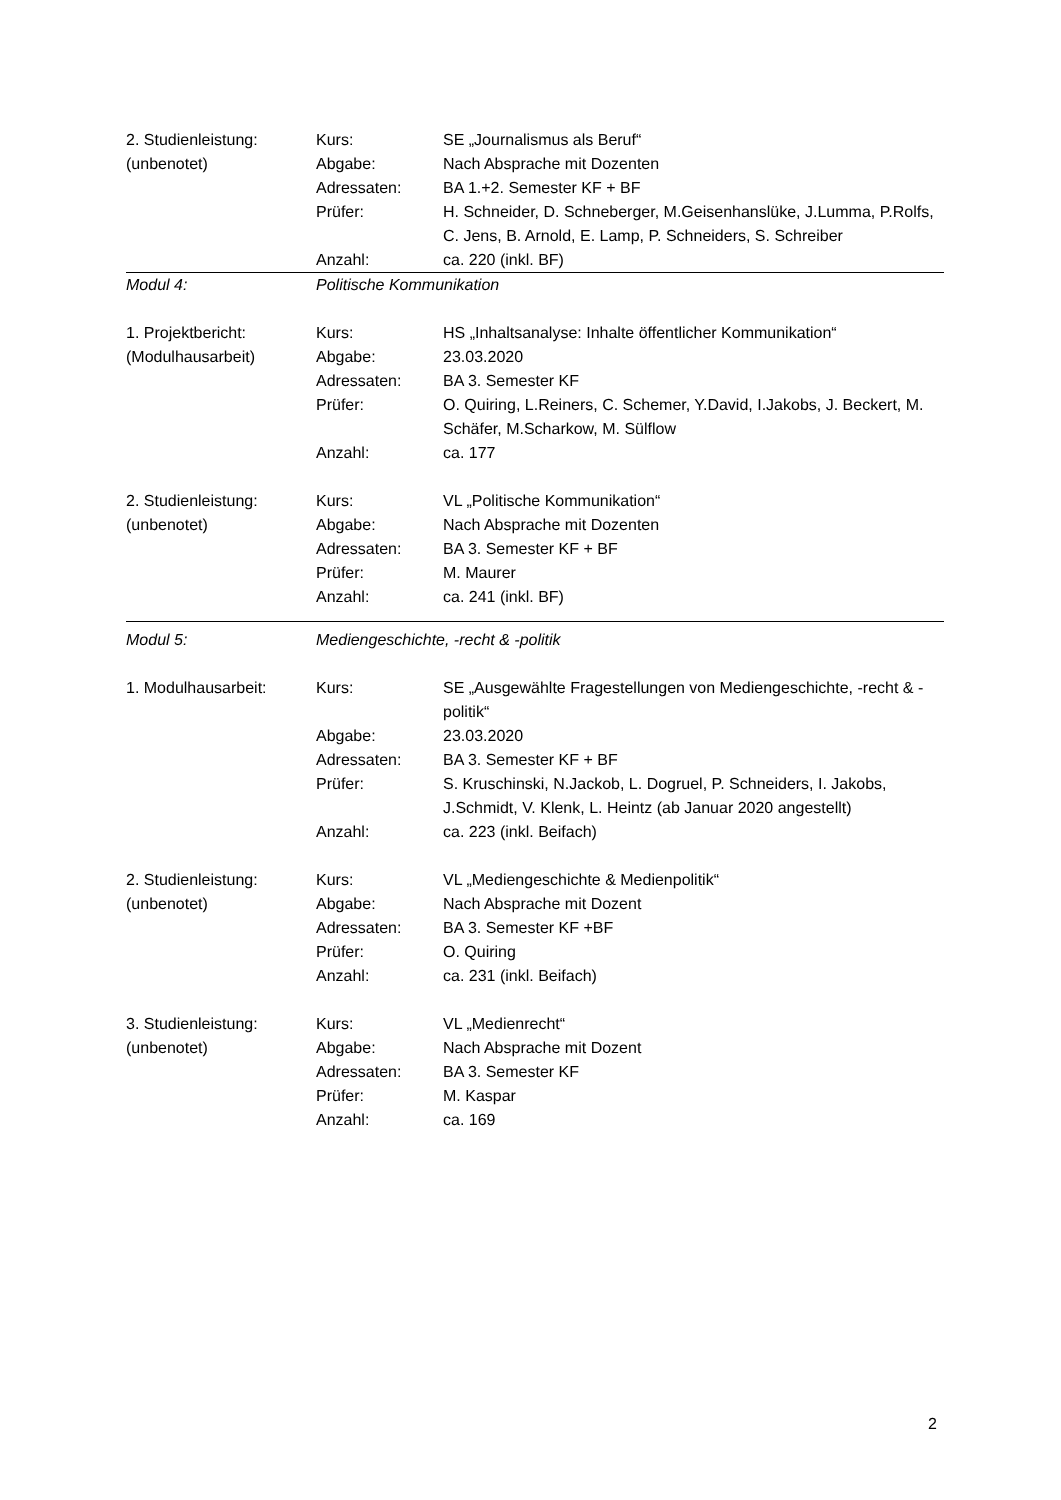| 2. Studienleistung: | Kurs: | SE „Journalismus als Beruf“ |
| (unbenotet) | Abgabe: | Nach Absprache mit Dozenten |
| | Adressaten: | BA 1.+2. Semester KF + BF |
| | Prüfer: | H. Schneider, D. Schneberger, M.Geisenhanslüke, J.Lumma, P.Rolfs, C. Jens, B. Arnold, E. Lamp, P. Schneiders, S. Schreiber |
| | Anzahl: | ca. 220 (inkl. BF) |
| Modul 4: | Politische Kommunikation | |
| 1. Projektbericht: | Kurs: | HS „Inhaltsanalyse: Inhalte öffentlicher Kommunikation“ |
| (Modulhausarbeit) | Abgabe: | 23.03.2020 |
| | Adressaten: | BA 3. Semester KF |
| | Prüfer: | O. Quiring, L.Reiners, C. Schemer, Y.David, I.Jakobs, J. Beckert, M. Schäfer, M.Scharkow, M. Sülflow |
| | Anzahl: | ca. 177 |
| 2. Studienleistung: | Kurs: | VL „Politische Kommunikation“ |
| (unbenotet) | Abgabe: | Nach Absprache mit Dozenten |
| | Adressaten: | BA 3. Semester KF + BF |
| | Prüfer: | M. Maurer |
| | Anzahl: | ca. 241 (inkl. BF) |
| Modul 5: | Mediengeschichte, -recht & -politik | |
| 1. Modulhausarbeit: | Kurs: | SE „Ausgewählte Fragestellungen von Mediengeschichte, -recht & -politik“ |
| | Abgabe: | 23.03.2020 |
| | Adressaten: | BA 3. Semester KF + BF |
| | Prüfer: | S. Kruschinski, N.Jackob, L. Dogruel, P. Schneiders, I. Jakobs, J.Schmidt, V. Klenk, L. Heintz (ab Januar 2020 angestellt) |
| | Anzahl: | ca. 223 (inkl. Beifach) |
| 2. Studienleistung: | Kurs: | VL „Mediengeschichte & Medienpolitik“ |
| (unbenotet) | Abgabe: | Nach Absprache mit Dozent |
| | Adressaten: | BA 3. Semester KF +BF |
| | Prüfer: | O. Quiring |
| | Anzahl: | ca. 231 (inkl. Beifach) |
| 3. Studienleistung: | Kurs: | VL „Medienrecht“ |
| (unbenotet) | Abgabe: | Nach Absprache mit Dozent |
| | Adressaten: | BA 3. Semester KF |
| | Prüfer: | M. Kaspar |
| | Anzahl: | ca. 169 |
2